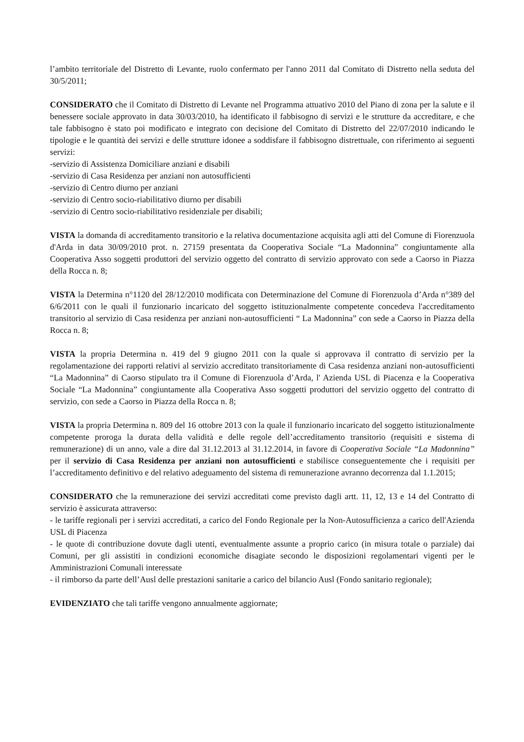l’ambito territoriale del Distretto di Levante, ruolo confermato per l'anno 2011 dal Comitato di Distretto nella seduta del 30/5/2011;
CONSIDERATO che il Comitato di Distretto di Levante nel Programma attuativo 2010 del Piano di zona per la salute e il benessere sociale approvato in data 30/03/2010, ha identificato il fabbisogno di servizi e le strutture da accreditare, e che tale fabbisogno è stato poi modificato e integrato con decisione del Comitato di Distretto del 22/07/2010 indicando le tipologie e le quantità dei servizi e delle strutture idonee a soddisfare il fabbisogno distrettuale, con riferimento ai seguenti servizi:
-servizio di Assistenza Domiciliare anziani e disabili
-servizio di Casa Residenza per anziani non autosufficienti
-servizio di Centro diurno per anziani
-servizio di Centro socio-riabilitativo diurno per disabili
-servizio di Centro socio-riabilitativo residenziale per disabili;
VISTA la domanda di accreditamento transitorio e la relativa documentazione acquisita agli atti del Comune di Fiorenzuola d'Arda in data 30/09/2010 prot. n. 27159 presentata da Cooperativa Sociale “La Madonnina” congiuntamente alla Cooperativa Asso soggetti produttori del servizio oggetto del contratto di servizio approvato con sede a Caorso in Piazza della Rocca n. 8;
VISTA la Determina n°1120 del 28/12/2010 modificata con Determinazione del Comune di Fiorenzuola d’Arda n°389 del 6/6/2011 con le quali il funzionario incaricato del soggetto istituzionalmente competente concedeva l'accreditamento transitorio al servizio di Casa residenza per anziani non-autosufficienti “ La Madonnina” con sede a Caorso in Piazza della Rocca n. 8;
VISTA la propria Determina n. 419 del 9 giugno 2011 con la quale si approvava il contratto di servizio per la regolamentazione dei rapporti relativi al servizio accreditato transitoriamente di Casa residenza anziani non-autosufficienti “La Madonnina” di Caorso stipulato tra il Comune di Fiorenzuola d’Arda, l' Azienda USL di Piacenza e la Cooperativa Sociale “La Madonnina” congiuntamente alla Cooperativa Asso soggetti produttori del servizio oggetto del contratto di servizio, con sede a Caorso in Piazza della Rocca n. 8;
VISTA la propria Determina n. 809 del 16 ottobre 2013 con la quale il funzionario incaricato del soggetto istituzionalmente competente proroga la durata della validità e delle regole dell’accreditamento transitorio (requisiti e sistema di remunerazione) di un anno, vale a dire dal 31.12.2013 al 31.12.2014, in favore di Cooperativa Sociale “La Madonnina” per il servizio di Casa Residenza per anziani non autosufficienti e stabilisce conseguentemente che i requisiti per l’accreditamento definitivo e del relativo adeguamento del sistema di remunerazione avranno decorrenza dal 1.1.2015;
CONSIDERATO che la remunerazione dei servizi accreditati come previsto dagli artt. 11, 12, 13 e 14 del Contratto di servizio è assicurata attraverso:
- le tariffe regionali per i servizi accreditati, a carico del Fondo Regionale per la Non-Autosufficienza a carico dell'Azienda USL di Piacenza
- le quote di contribuzione dovute dagli utenti, eventualmente assunte a proprio carico (in misura totale o parziale) dai Comuni, per gli assistiti in condizioni economiche disagiate secondo le disposizioni regolamentari vigenti per le Amministrazioni Comunali interessate
- il rimborso da parte dell’Ausl delle prestazioni sanitarie a carico del bilancio Ausl (Fondo sanitario regionale);
EVIDENZIATO che tali tariffe vengono annualmente aggiornate;